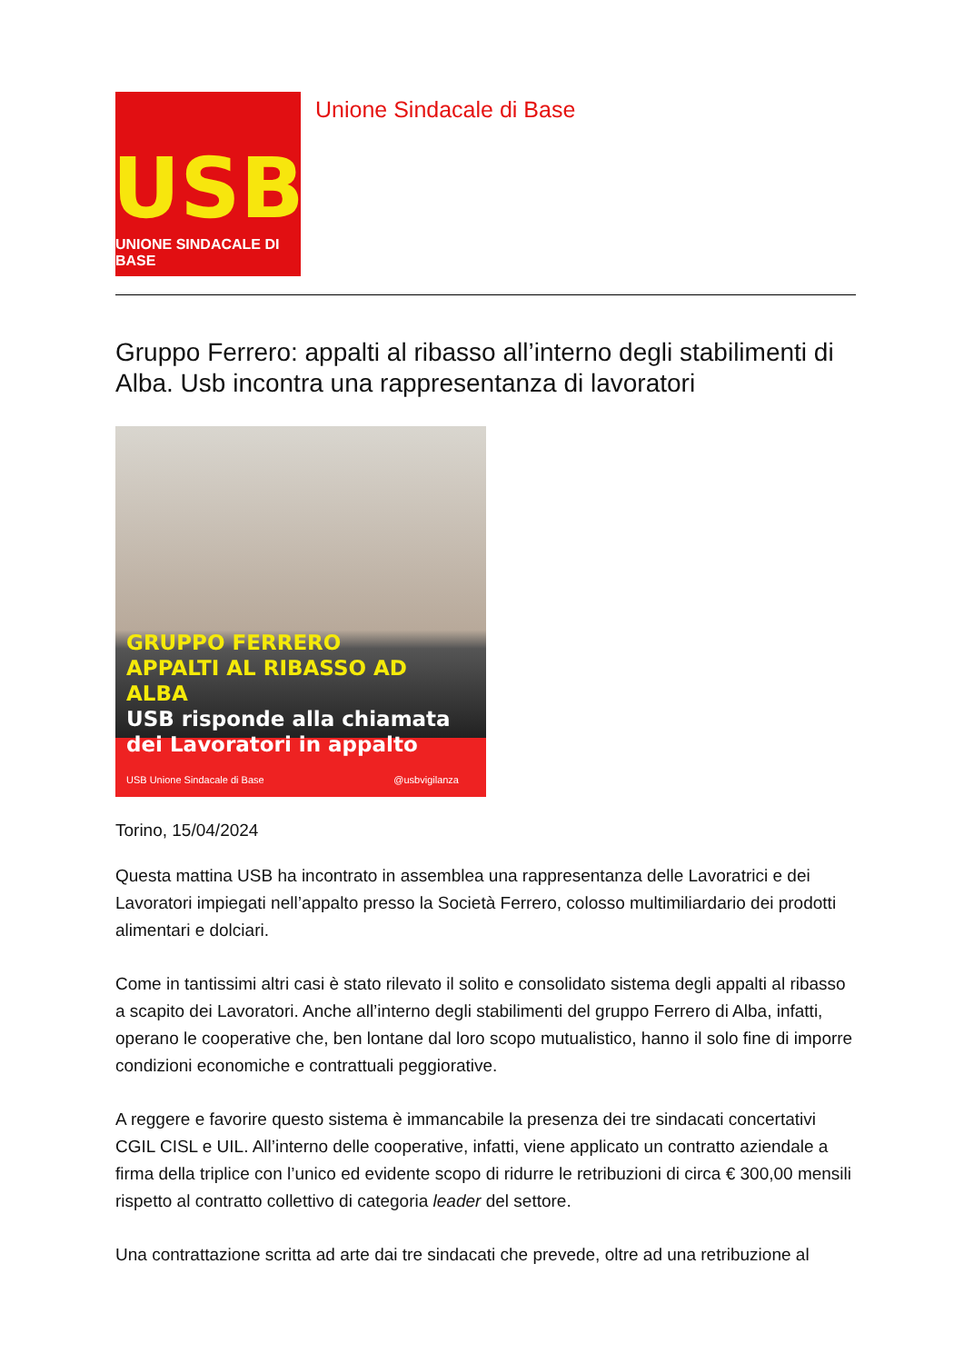USB
UNIONE SINDACALE DI BASE
Unione Sindacale di Base
Gruppo Ferrero: appalti al ribasso all’interno degli stabilimenti di Alba. Usb incontra una rappresentanza di lavoratori
GRUPPO FERRERO
APPALTI AL RIBASSO AD ALBA
USB risponde alla chiamata dei Lavoratori in appalto
USB Unione Sindacale di Base @usbvigilanza
Torino, 15/04/2024
Questa mattina USB ha incontrato in assemblea una rappresentanza delle Lavoratrici e dei Lavoratori impiegati nell’appalto presso la Società Ferrero, colosso multimiliardario dei prodotti alimentari e dolciari.
Come in tantissimi altri casi è stato rilevato il solito e consolidato sistema degli appalti al ribasso a scapito dei Lavoratori. Anche all’interno degli stabilimenti del gruppo Ferrero di Alba, infatti, operano le cooperative che, ben lontane dal loro scopo mutualistico, hanno il solo fine di imporre condizioni economiche e contrattuali peggiorative.
A reggere e favorire questo sistema è immancabile la presenza dei tre sindacati concertativi CGIL CISL e UIL. All’interno delle cooperative, infatti, viene applicato un contratto aziendale a firma della triplice con l’unico ed evidente scopo di ridurre le retribuzioni di circa € 300,00 mensili rispetto al contratto collettivo di categoria leader del settore.
Una contrattazione scritta ad arte dai tre sindacati che prevede, oltre ad una retribuzione al